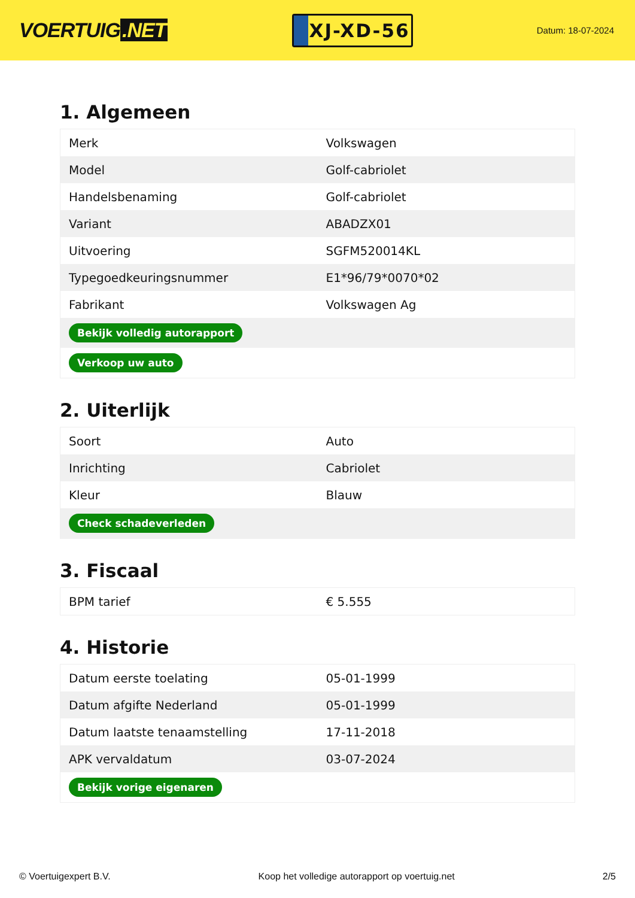VOERTUIG.NET
XJ-XD-56
Datum: 18-07-2024
1. Algemeen
| Merk | Volkswagen |
| Model | Golf-cabriolet |
| Handelsbenaming | Golf-cabriolet |
| Variant | ABADZX01 |
| Uitvoering | SGFM520014KL |
| Typegoedkeuringsnummer | E1*96/79*0070*02 |
| Fabrikant | Volkswagen Ag |
| Bekijk volledig autorapport | |
| Verkoop uw auto | |
2. Uiterlijk
| Soort | Auto |
| Inrichting | Cabriolet |
| Kleur | Blauw |
| Check schadeverleden | |
3. Fiscaal
| BPM tarief | € 5.555 |
4. Historie
| Datum eerste toelating | 05-01-1999 |
| Datum afgifte Nederland | 05-01-1999 |
| Datum laatste tenaamstelling | 17-11-2018 |
| APK vervaldatum | 03-07-2024 |
| Bekijk vorige eigenaren | |
© Voertuigexpert B.V. Koop het volledige autorapport op voertuig.net 2/5